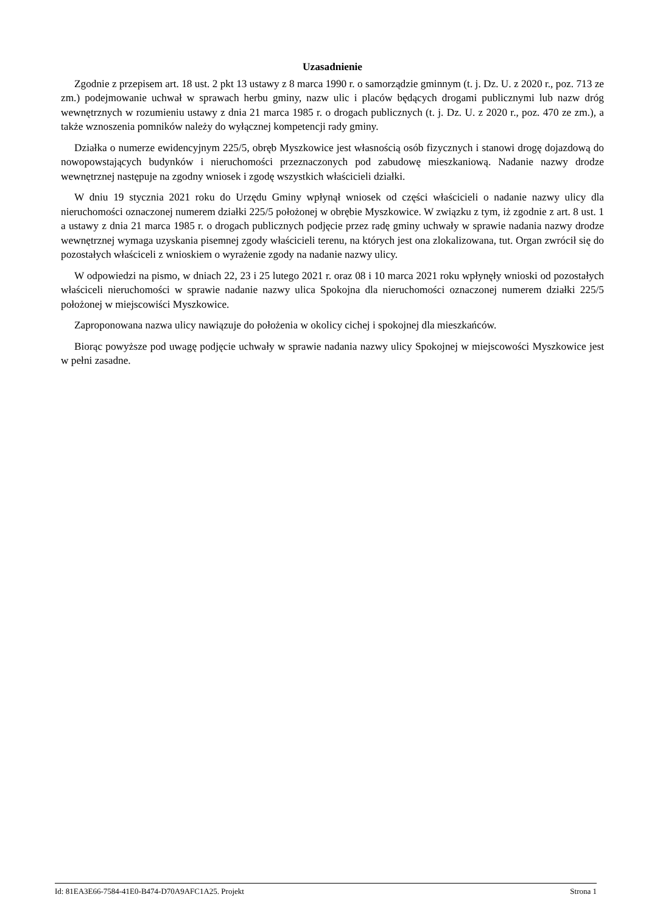Uzasadnienie
Zgodnie z przepisem art. 18 ust. 2 pkt 13 ustawy z 8 marca 1990 r. o samorządzie gminnym (t. j. Dz. U. z 2020 r., poz. 713 ze zm.) podejmowanie uchwał w sprawach herbu gminy, nazw ulic i placów będących drogami publicznymi lub nazw dróg wewnętrznych w rozumieniu ustawy z dnia 21 marca 1985 r. o drogach publicznych (t. j. Dz. U. z 2020 r., poz. 470 ze zm.), a także wznoszenia pomników należy do wyłącznej kompetencji rady gminy.
Działka o numerze ewidencyjnym 225/5, obręb Myszkowice jest własnością osób fizycznych i stanowi drogę dojazdową do nowopowstających budynków i nieruchomości przeznaczonych pod zabudowę mieszkaniową. Nadanie nazwy drodze wewnętrznej następuje na zgodny wniosek i zgodę wszystkich właścicieli działki.
W dniu 19 stycznia 2021 roku do Urzędu Gminy wpłynął wniosek od części właścicieli o nadanie nazwy ulicy dla nieruchomości oznaczonej numerem działki 225/5 położonej w obrębie Myszkowice. W związku z tym, iż zgodnie z art. 8 ust. 1 a ustawy z dnia 21 marca 1985 r. o drogach publicznych podjęcie przez radę gminy uchwały w sprawie nadania nazwy drodze wewnętrznej wymaga uzyskania pisemnej zgody właścicieli terenu, na których jest ona zlokalizowana, tut. Organ zwrócił się do pozostałych właściceli z wnioskiem o wyrażenie zgody na nadanie nazwy ulicy.
W odpowiedzi na pismo, w dniach 22, 23 i 25 lutego 2021 r. oraz 08 i 10 marca 2021 roku wpłynęły wnioski od pozostałych właściceli nieruchomości w sprawie nadanie nazwy ulica Spokojna dla nieruchomości oznaczonej numerem działki 225/5 położonej w miejscowiści Myszkowice.
Zaproponowana nazwa ulicy nawiązuje do położenia w okolicy cichej i spokojnej dla mieszkańców.
Biorąc powyższe pod uwagę podjęcie uchwały w sprawie nadania nazwy ulicy Spokojnej w miejscowości Myszkowice jest w pełni zasadne.
Id: 81EA3E66-7584-41E0-B474-D70A9AFC1A25. Projekt Strona 1